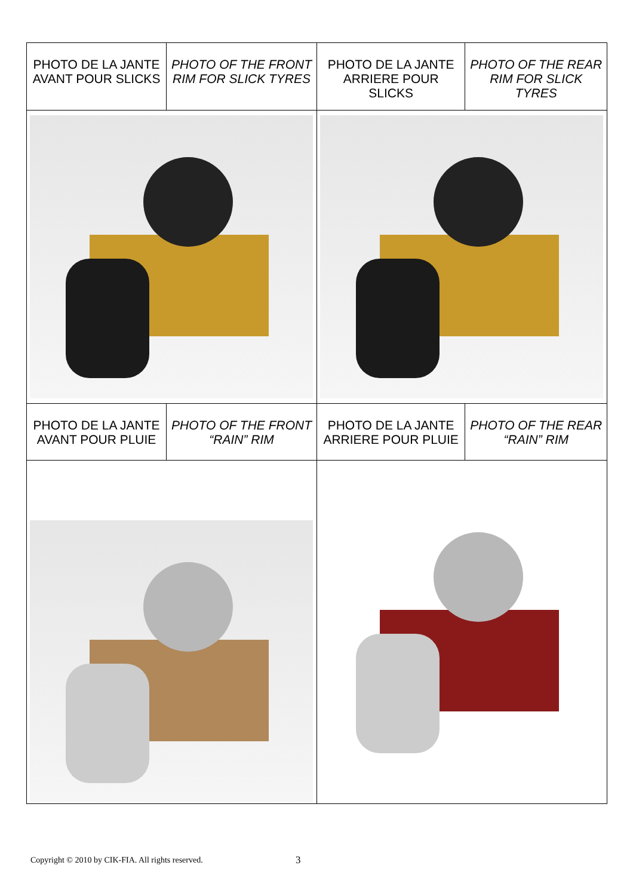| PHOTO DE LA JANTE AVANT POUR SLICKS | PHOTO OF THE FRONT RIM FOR SLICK TYRES | PHOTO DE LA JANTE ARRIERE POUR SLICKS | PHOTO OF THE REAR RIM FOR SLICK TYRES |
| PHOTO DE LA JANTE AVANT POUR PLUIE | PHOTO OF THE FRONT “RAIN” RIM | PHOTO DE LA JANTE ARRIERE POUR PLUIE | PHOTO OF THE REAR “RAIN” RIM |
Copyright © 2010 by CIK-FIA. All rights reserved.
3